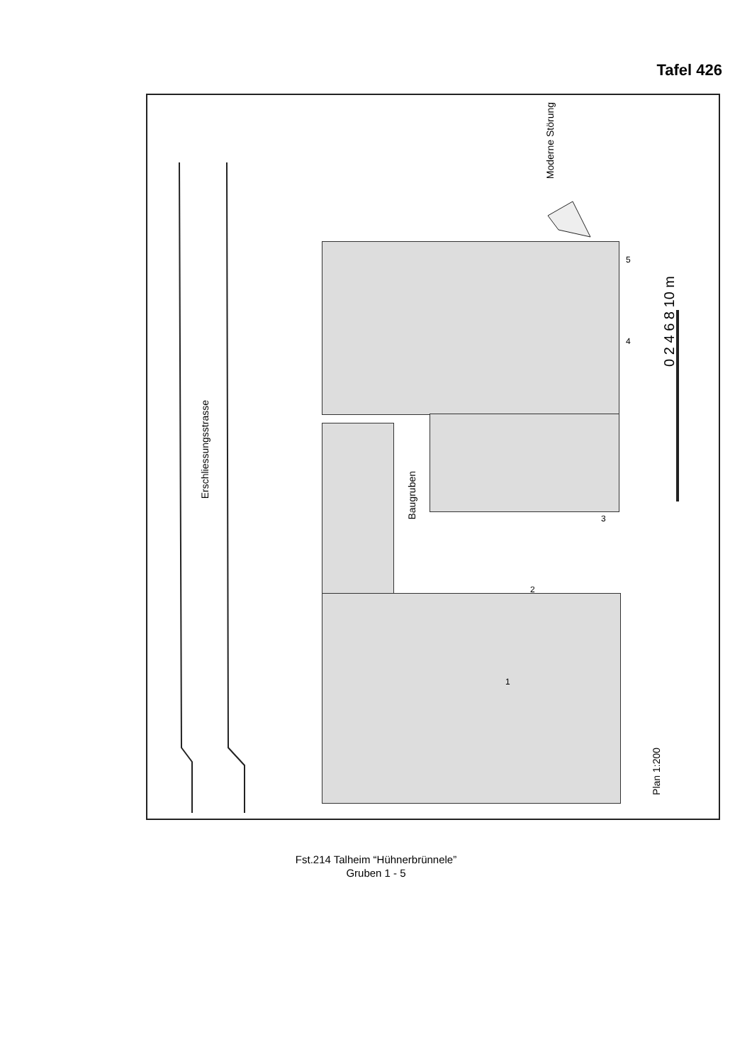Tafel 426
Erschliessungsstrasse
Baugruben
Moderne Störung
Plan 1:200
0 2 4 6 8 10 m
2
1
3
4
5
Fst.214 Talheim “Hühnerbrünnele”
Gruben 1 - 5